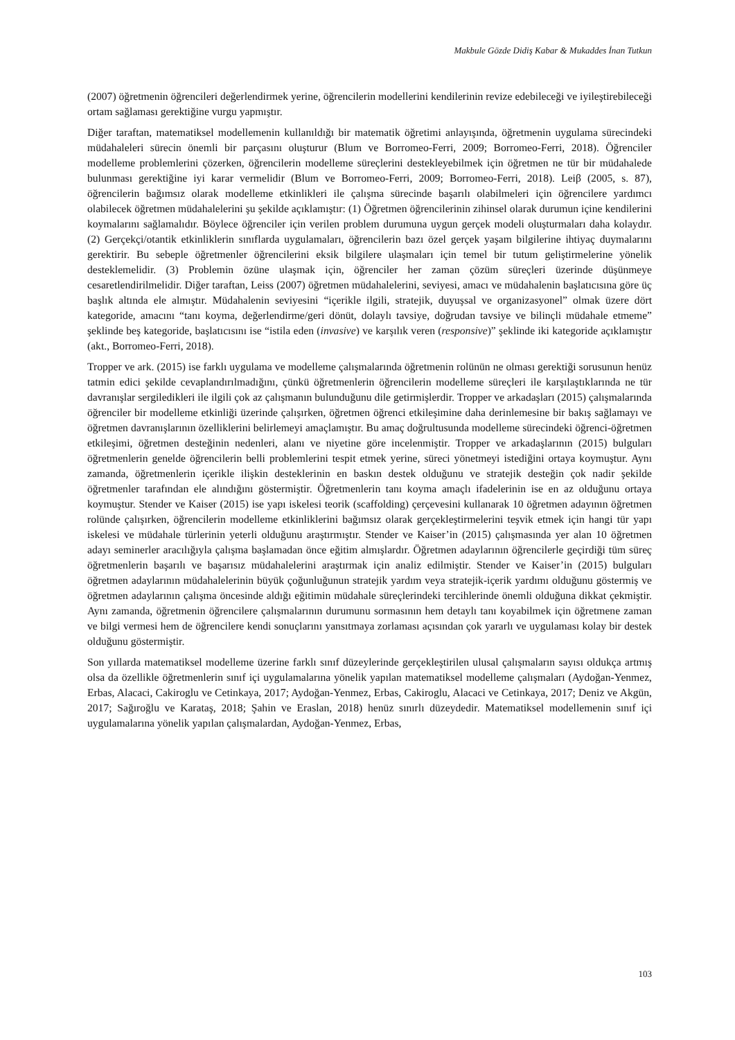Makbule Gözde Didiş Kabar & Mukaddes İnan Tutkun
(2007) öğretmenin öğrencileri değerlendirmek yerine, öğrencilerin modellerini kendilerinin revize edebileceği ve iyileştirebileceği ortam sağlaması gerektiğine vurgu yapmıştır.
Diğer taraftan, matematiksel modellemenin kullanıldığı bir matematik öğretimi anlayışında, öğretmenin uygulama sürecindeki müdahaleleri sürecin önemli bir parçasını oluşturur (Blum ve Borromeo-Ferri, 2009; Borromeo-Ferri, 2018). Öğrenciler modelleme problemlerini çözerken, öğrencilerin modelleme süreçlerini destekleyebilmek için öğretmen ne tür bir müdahalede bulunması gerektiğine iyi karar vermelidir (Blum ve Borromeo-Ferri, 2009; Borromeo-Ferri, 2018). Leiβ (2005, s. 87), öğrencilerin bağımsız olarak modelleme etkinlikleri ile çalışma sürecinde başarılı olabilmeleri için öğrencilere yardımcı olabilecek öğretmen müdahalelerini şu şekilde açıklamıştır: (1) Öğretmen öğrencilerinin zihinsel olarak durumun içine kendilerini koymalarını sağlamalıdır. Böylece öğrenciler için verilen problem durumuna uygun gerçek modeli oluşturmaları daha kolaydır. (2) Gerçekçi/otantik etkinliklerin sınıflarda uygulamaları, öğrencilerin bazı özel gerçek yaşam bilgilerine ihtiyaç duymalarını gerektirir. Bu sebeple öğretmenler öğrencilerini eksik bilgilere ulaşmaları için temel bir tutum geliştirmelerine yönelik desteklemelidir. (3) Problemin özüne ulaşmak için, öğrenciler her zaman çözüm süreçleri üzerinde düşünmeye cesaretlendirilmelidir. Diğer taraftan, Leiss (2007) öğretmen müdahalelerini, seviyesi, amacı ve müdahalenin başlatıcısına göre üç başlık altında ele almıştır. Müdahalenin seviyesini “içerikle ilgili, stratejik, duyuşsal ve organizasyonel” olmak üzere dört kategoride, amacını “tanı koyma, değerlendirme/geri dönüt, dolaylı tavsiye, doğrudan tavsiye ve bilinçli müdahale etmeme” şeklinde beş kategoride, başlatıcısını ise “istila eden (invasive) ve karşılık veren (responsive)” şeklinde iki kategoride açıklamıştır (akt., Borromeo-Ferri, 2018).
Tropper ve ark. (2015) ise farklı uygulama ve modelleme çalışmalarında öğretmenin rolünün ne olması gerektiği sorusunun henüz tatmin edici şekilde cevaplandırılmadığını, çünkü öğretmenlerin öğrencilerin modelleme süreçleri ile karşılaştıklarında ne tür davranışlar sergiledikleri ile ilgili çok az çalışmanın bulunduğunu dile getirmişlerdir. Tropper ve arkadaşları (2015) çalışmalarında öğrenciler bir modelleme etkinliği üzerinde çalışırken, öğretmen öğrenci etkileşimine daha derinlemesine bir bakış sağlamayı ve öğretmen davranışlarının özelliklerini belirlemeyi amaçlamıştır. Bu amaç doğrultusunda modelleme sürecindeki öğrenci-öğretmen etkileşimi, öğretmen desteğinin nedenleri, alanı ve niyetine göre incelenmiştir. Tropper ve arkadaşlarının (2015) bulguları öğretmenlerin genelde öğrencilerin belli problemlerini tespit etmek yerine, süreci yönetmeyi istediğini ortaya koymuştur. Aynı zamanda, öğretmenlerin içerikle ilişkin desteklerinin en baskın destek olduğunu ve stratejik desteğin çok nadir şekilde öğretmenler tarafından ele alındığını göstermiştir. Öğretmenlerin tanı koyma amaçlı ifadelerinin ise en az olduğunu ortaya koymuştur. Stender ve Kaiser (2015) ise yapı iskelesi teorik (scaffolding) çerçevesini kullanarak 10 öğretmen adayının öğretmen rolünde çalışırken, öğrencilerin modelleme etkinliklerini bağımsız olarak gerçekleştirmelerini teşvik etmek için hangi tür yapı iskelesi ve müdahale türlerinin yeterli olduğunu araştırmıştır. Stender ve Kaiser’in (2015) çalışmasında yer alan 10 öğretmen adayı seminerler aracılığıyla çalışma başlamadan önce eğitim almışlardır. Öğretmen adaylarının öğrencilerle geçirdiği tüm süreç öğretmenlerin başarılı ve başarısız müdahalelerini araştırmak için analiz edilmiştir. Stender ve Kaiser’in (2015) bulguları öğretmen adaylarının müdahalelerinin büyük çoğunluğunun stratejik yardım veya stratejik-içerik yardımı olduğunu göstermiş ve öğretmen adaylarının çalışma öncesinde aldığı eğitimin müdahale süreçlerindeki tercihlerinde önemli olduğuna dikkat çekmiştir. Aynı zamanda, öğretmenin öğrencilere çalışmalarının durumunu sormasının hem detaylı tanı koyabilmek için öğretmene zaman ve bilgi vermesi hem de öğrencilere kendi sonuçlarını yansıtmaya zorlaması açısından çok yararlı ve uygulaması kolay bir destek olduğunu göstermiştir.
Son yıllarda matematiksel modelleme üzerine farklı sınıf düzeylerinde gerçekleştirilen ulusal çalışmaların sayısı oldukça artmış olsa da özellikle öğretmenlerin sınıf içi uygulamalarına yönelik yapılan matematiksel modelleme çalışmaları (Aydoğan-Yenmez, Erbas, Alacaci, Cakiroglu ve Cetinkaya, 2017; Aydoğan-Yenmez, Erbas, Cakiroglu, Alacaci ve Cetinkaya, 2017; Deniz ve Akgün, 2017; Sağıroğlu ve Karataş, 2018; Şahin ve Eraslan, 2018) henüz sınırlı düzeydedir. Matematiksel modellemenin sınıf içi uygulamalarına yönelik yapılan çalışmalardan, Aydoğan-Yenmez, Erbas,
103